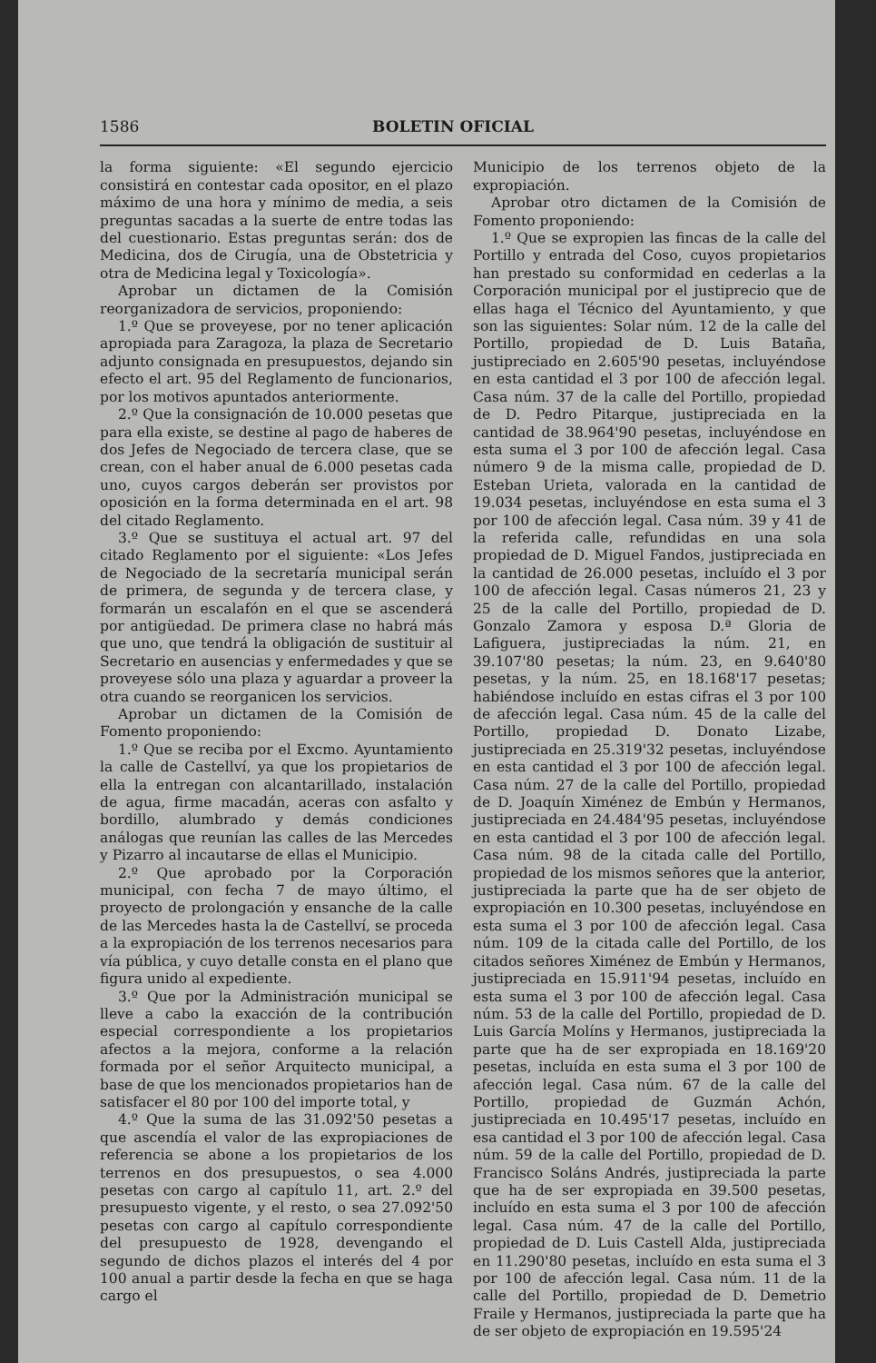1586 BOLETIN OFICIAL
la forma siguiente: «El segundo ejercicio consistirá en contestar cada opositor, en el plazo máximo de una hora y mínimo de media, a seis preguntas sacadas a la suerte de entre todas las del cuestionario. Estas preguntas serán: dos de Medicina, dos de Cirugía, una de Obstetricia y otra de Medicina legal y Toxicología».
Aprobar un dictamen de la Comisión reorganizadora de servicios, proponiendo:
1.º Que se proveyese, por no tener aplicación apropiada para Zaragoza, la plaza de Secretario adjunto consignada en presupuestos, dejando sin efecto el art. 95 del Reglamento de funcionarios, por los motivos apuntados anteriormente.
2.º Que la consignación de 10.000 pesetas que para ella existe, se destine al pago de haberes de dos Jefes de Negociado de tercera clase, que se crean, con el haber anual de 6.000 pesetas cada uno, cuyos cargos deberán ser provistos por oposición en la forma determinada en el art. 98 del citado Reglamento.
3.º Que se sustituya el actual art. 97 del citado Reglamento por el siguiente: «Los Jefes de Negociado de la secretaría municipal serán de primera, de segunda y de tercera clase, y formarán un escalafón en el que se ascenderá por antigüedad. De primera clase no habrá más que uno, que tendrá la obligación de sustituir al Secretario en ausencias y enfermedades y que se proveyese sólo una plaza y aguardar a proveer la otra cuando se reorganicen los servicios.
Aprobar un dictamen de la Comisión de Fomento proponiendo:
1.º Que se reciba por el Excmo. Ayuntamiento la calle de Castellví, ya que los propietarios de ella la entregan con alcantarillado, instalación de agua, firme macadán, aceras con asfalto y bordillo, alumbrado y demás condiciones análogas que reunían las calles de las Mercedes y Pizarro al incautarse de ellas el Municipio.
2.º Que aprobado por la Corporación municipal, con fecha 7 de mayo último, el proyecto de prolongación y ensanche de la calle de las Mercedes hasta la de Castellví, se proceda a la expropiación de los terrenos necesarios para vía pública, y cuyo detalle consta en el plano que figura unido al expediente.
3.º Que por la Administración municipal se lleve a cabo la exacción de la contribución especial correspondiente a los propietarios afectos a la mejora, conforme a la relación formada por el señor Arquitecto municipal, a base de que los mencionados propietarios han de satisfacer el 80 por 100 del importe total, y
4.º Que la suma de las 31.092'50 pesetas a que ascendía el valor de las expropiaciones de referencia se abone a los propietarios de los terrenos en dos presupuestos, o sea 4.000 pesetas con cargo al capítulo 11, art. 2.º del presupuesto vigente, y el resto, o sea 27.092'50 pesetas con cargo al capítulo correspondiente del presupuesto de 1928, devengando el segundo de dichos plazos el interés del 4 por 100 anual a partir desde la fecha en que se haga cargo el
Municipio de los terrenos objeto de la expropiación.
Aprobar otro dictamen de la Comisión de Fomento proponiendo:
1.º Que se expropien las fincas de la calle del Portillo y entrada del Coso, cuyos propietarios han prestado su conformidad en cederlas a la Corporación municipal por el justiprecio que de ellas haga el Técnico del Ayuntamiento, y que son las siguientes: Solar núm. 12 de la calle del Portillo, propiedad de D. Luis Bataña, justipreciado en 2.605'90 pesetas, incluyéndose en esta cantidad el 3 por 100 de afección legal. Casa núm. 37 de la calle del Portillo, propiedad de D. Pedro Pitarque, justipreciada en la cantidad de 38.964'90 pesetas, incluyéndose en esta suma el 3 por 100 de afección legal. Casa número 9 de la misma calle, propiedad de D. Esteban Urieta, valorada en la cantidad de 19.034 pesetas, incluyéndose en esta suma el 3 por 100 de afección legal. Casa núm. 39 y 41 de la referida calle, refundidas en una sola propiedad de D. Miguel Fandos, justipreciada en la cantidad de 26.000 pesetas, incluído el 3 por 100 de afección legal. Casas números 21, 23 y 25 de la calle del Portillo, propiedad de D. Gonzalo Zamora y esposa D.ª Gloria de Lafiguera, justipreciadas la núm. 21, en 39.107'80 pesetas; la núm. 23, en 9.640'80 pesetas, y la núm. 25, en 18.168'17 pesetas; habiéndose incluído en estas cifras el 3 por 100 de afección legal. Casa núm. 45 de la calle del Portillo, propiedad D. Donato Lizabe, justipreciada en 25.319'32 pesetas, incluyéndose en esta cantidad el 3 por 100 de afección legal. Casa núm. 27 de la calle del Portillo, propiedad de D. Joaquín Ximénez de Embún y Hermanos, justipreciada en 24.484'95 pesetas, incluyéndose en esta cantidad el 3 por 100 de afección legal. Casa núm. 98 de la citada calle del Portillo, propiedad de los mismos señores que la anterior, justipreciada la parte que ha de ser objeto de expropiación en 10.300 pesetas, incluyéndose en esta suma el 3 por 100 de afección legal. Casa núm. 109 de la citada calle del Portillo, de los citados señores Ximénez de Embún y Hermanos, justipreciada en 15.911'94 pesetas, incluído en esta suma el 3 por 100 de afección legal. Casa núm. 53 de la calle del Portillo, propiedad de D. Luis García Molíns y Hermanos, justipreciada la parte que ha de ser expropiada en 18.169'20 pesetas, incluída en esta suma el 3 por 100 de afección legal. Casa núm. 67 de la calle del Portillo, propiedad de Guzmán Achón, justipreciada en 10.495'17 pesetas, incluído en esa cantidad el 3 por 100 de afección legal. Casa núm. 59 de la calle del Portillo, propiedad de D. Francisco Soláns Andrés, justipreciada la parte que ha de ser expropiada en 39.500 pesetas, incluído en esta suma el 3 por 100 de afección legal. Casa núm. 47 de la calle del Portillo, propiedad de D. Luis Castell Alda, justipreciada en 11.290'80 pesetas, incluído en esta suma el 3 por 100 de afección legal. Casa núm. 11 de la calle del Portillo, propiedad de D. Demetrio Fraile y Hermanos, justipreciada la parte que ha de ser objeto de expropiación en 19.595'24